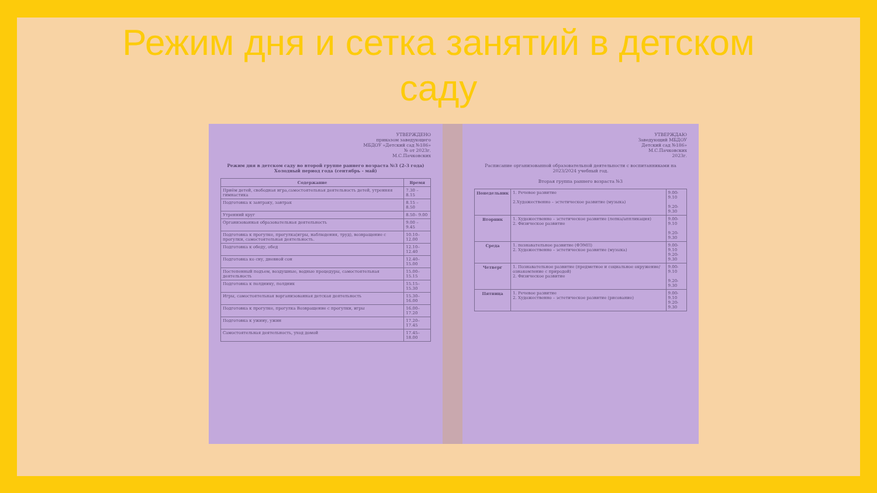Режим дня и сетка занятий в детском
саду
УТВЕРЖДЕНО
приказом заведующего
МБДОУ «Детский сад №186»
№ от 2023г.
М.С.Пачковских
Режим дня в детском саду во второй группе раннего возраста №3 (2-3 года)
Холодный период года (сентябрь - май)
| Содержание | Время |
| --- | --- |
| Приём детей, свободная игра,самостоятельная деятельность детей, утренняя гимнастика | 7.30 – 8.15 |
| Подготовка к завтраку, завтрак | 8.15 – 8.50 |
| Утренний круг | 8.50– 9.00 |
| Организованная образовательная деятельность | 9.00 – 9.45 |
| Подготовка к прогулке, прогулка(игры, наблюдения, труд), возвращение с прогулки, самостоятельная деятельность. | 10.10– 12.00 |
| Подготовка к обеду, обед | 12.10– 12.40 |
| Подготовка ко сну, дневной сон | 12.40– 15.00 |
| Постепенный подъем, воздушные, водные процедуры, самостоятельная деятельность | 15.00– 15.15 |
| Подготовка к полднику, полдник | 15.15– 15.30 |
| Игры, самостоятельная ворганизованная детская деятельность | 15.30– 16.00 |
| Подготовка к прогулке, прогулка Возвращение с прогулки, игры | 16.00– 17.20 |
| Подготовка к ужину, ужин | 17.20– 17.45 |
| Самостоятельная деятельность, уход домой | 17.45– 18.00 |
УТВЕРЖДАЮ
Заведующий МБДОУ
Детский сад №186»
М.С.Пачковских
2023г.
Расписание организованной образовательной деятельности с воспитанниками на 2023/2024 учебный год.
Вторая группа раннего возраста №3
| Понедельник | 1. Речевое развитие 2.Художественно – эстетическое развитие (музыка) | 9.00-9.10 9.20-9.30 |
| Вторник | 1. Художественно – эстетическое развитие (лепка/аппликация) 2. Физическое развитие | 9.00-9.10 9.20-9.30 |
| Среда | 1. познавательное развитие (ФЭМП) 2. Художественно – эстетическое развитие (музыка) | 9.00-9.10 9.20-9.30 |
| Четверг | 1. Познавательное развитие (предметное и социальное окружение/ознакомление с природой) 2. Физическое развитие | 9.00-9.10 9.20-9.30 |
| Пятница | 1. Речевое развитие 2. Художественно – эстетическое развитие (рисование) | 9.00-9.10 9.20-9.30 |